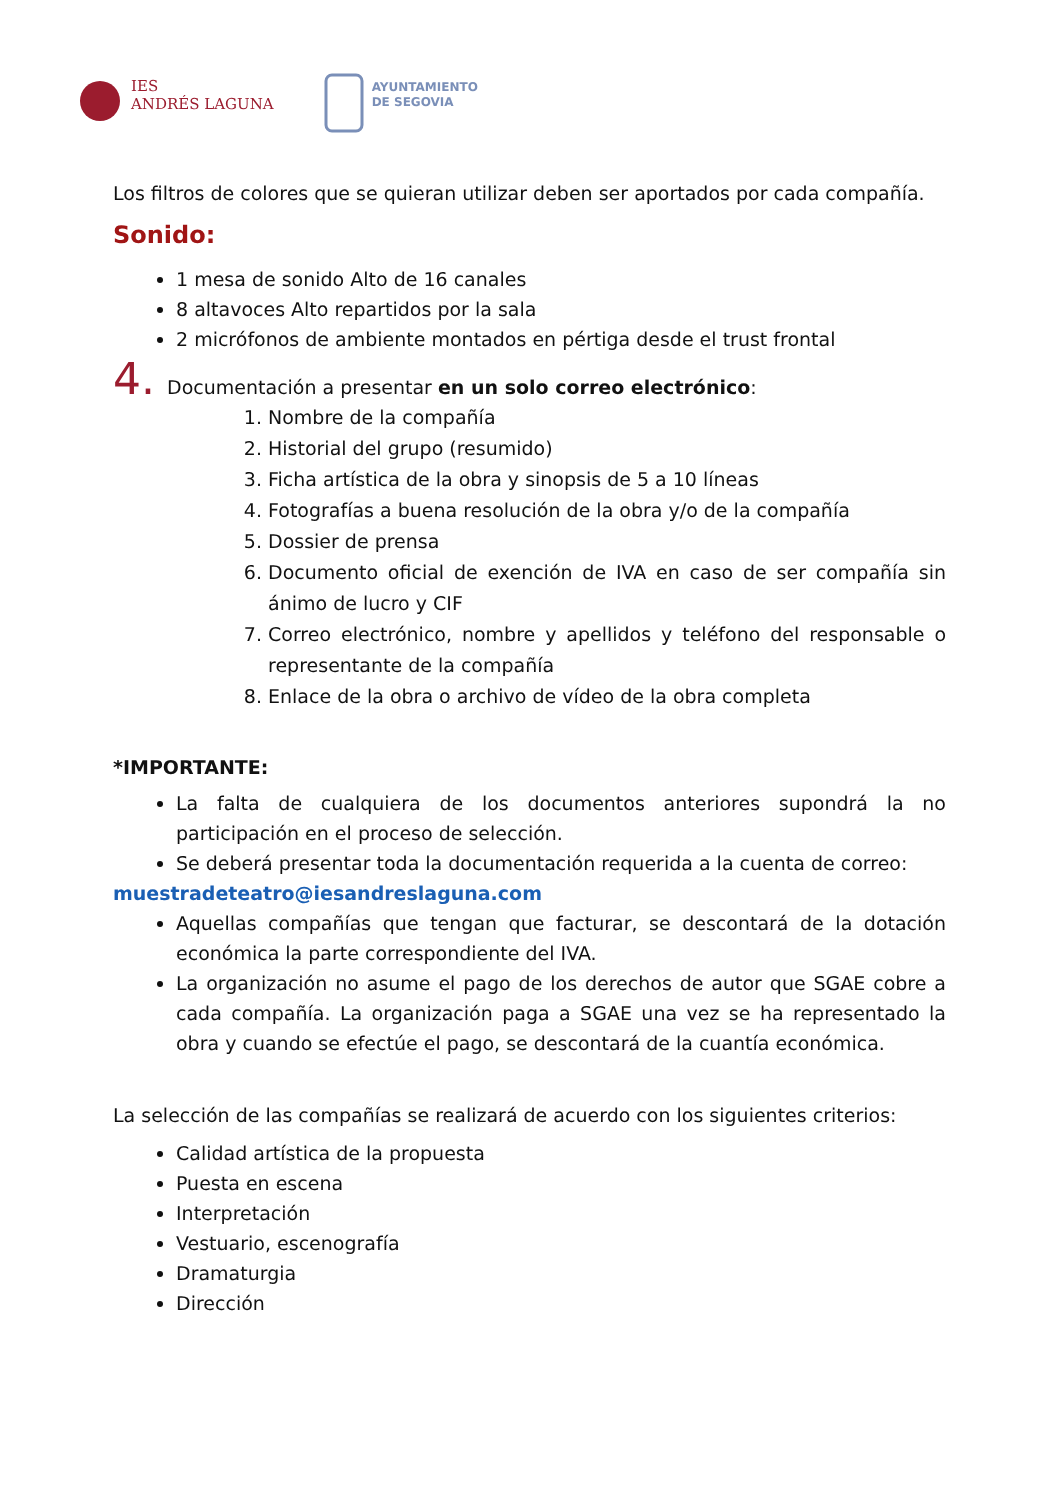IES
ANDRÉS LAGUNA
AYUNTAMIENTO
DE SEGOVIA
Los filtros de colores que se quieran utilizar deben ser aportados por cada compañía.
Sonido:
1 mesa de sonido Alto de 16 canales
8 altavoces Alto repartidos por la sala
2 micrófonos de ambiente montados en pértiga desde el trust frontal
4. Documentación a presentar en un solo correo electrónico:
1. Nombre de la compañía
2. Historial del grupo (resumido)
3. Ficha artística de la obra y sinopsis de 5 a 10 líneas
4. Fotografías a buena resolución de la obra y/o de la compañía
5. Dossier de prensa
6. Documento oficial de exención de IVA en caso de ser compañía sin ánimo de lucro y CIF
7. Correo electrónico, nombre y apellidos y teléfono del responsable o representante de la compañía
8. Enlace de la obra o archivo de vídeo de la obra completa
*IMPORTANTE:
La falta de cualquiera de los documentos anteriores supondrá la no participación en el proceso de selección.
Se deberá presentar toda la documentación requerida a la cuenta de correo:
muestradeteatro@iesandreslaguna.com
Aquellas compañías que tengan que facturar, se descontará de la dotación económica la parte correspondiente del IVA.
La organización no asume el pago de los derechos de autor que SGAE cobre a cada compañía. La organización paga a SGAE una vez se ha representado la obra y cuando se efectúe el pago, se descontará de la cuantía económica.
La selección de las compañías se realizará de acuerdo con los siguientes criterios:
Calidad artística de la propuesta
Puesta en escena
Interpretación
Vestuario, escenografía
Dramaturgia
Dirección